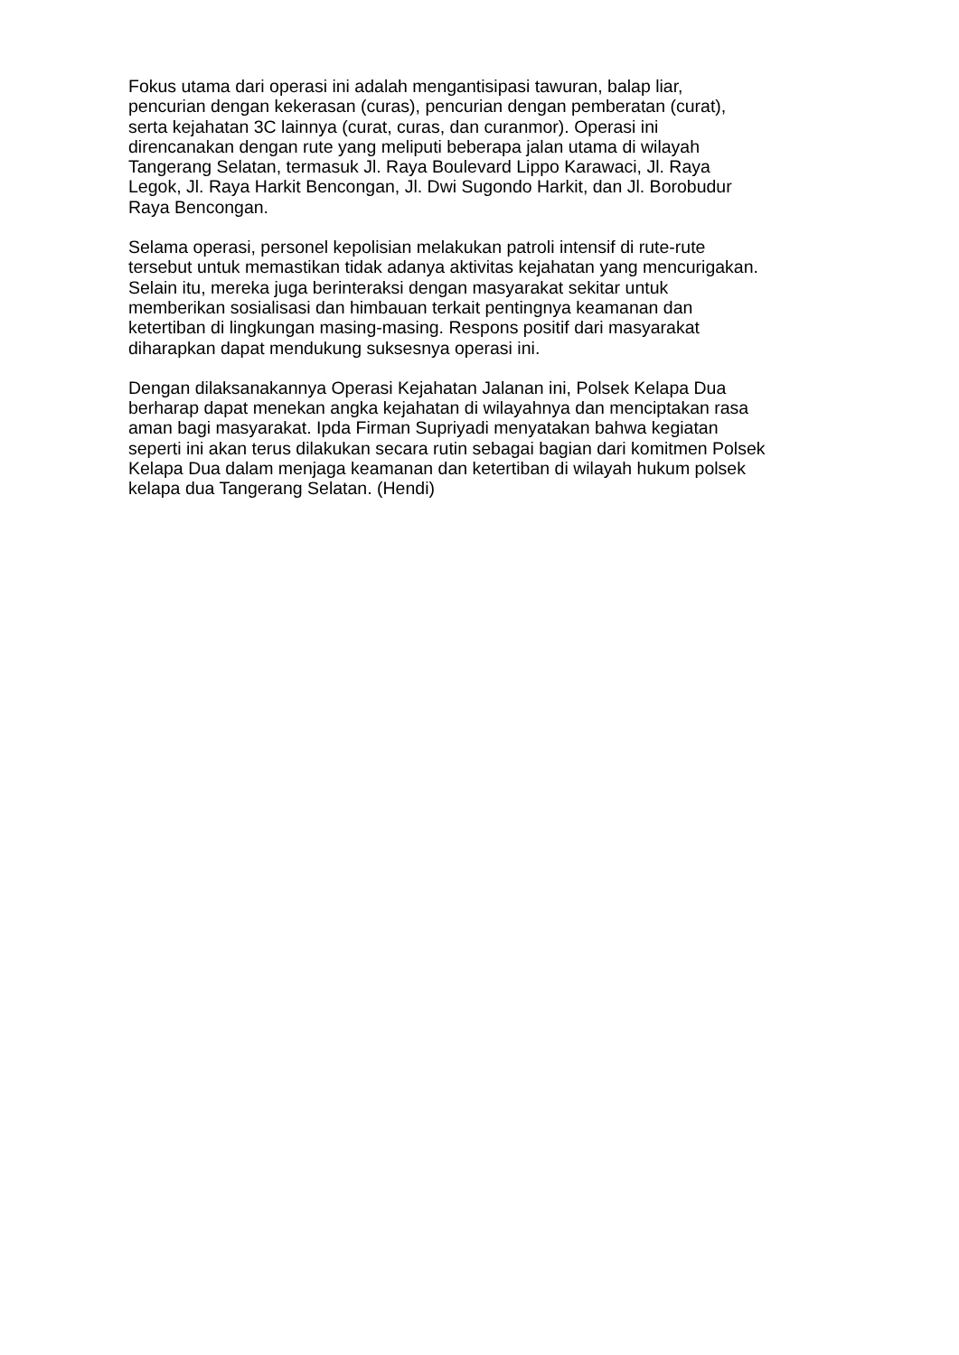Fokus utama dari operasi ini adalah mengantisipasi tawuran, balap liar,
pencurian dengan kekerasan (curas), pencurian dengan pemberatan (curat),
serta kejahatan 3C lainnya (curat, curas, dan curanmor). Operasi ini
direncanakan dengan rute yang meliputi beberapa jalan utama di wilayah
Tangerang Selatan, termasuk Jl. Raya Boulevard Lippo Karawaci, Jl. Raya
Legok, Jl. Raya Harkit Bencongan, Jl. Dwi Sugondo Harkit, dan Jl. Borobudur
Raya Bencongan.
Selama operasi, personel kepolisian melakukan patroli intensif di rute-rute
tersebut untuk memastikan tidak adanya aktivitas kejahatan yang mencurigakan.
Selain itu, mereka juga berinteraksi dengan masyarakat sekitar untuk
memberikan sosialisasi dan himbauan terkait pentingnya keamanan dan
ketertiban di lingkungan masing-masing. Respons positif dari masyarakat
diharapkan dapat mendukung suksesnya operasi ini.
Dengan dilaksanakannya Operasi Kejahatan Jalanan ini, Polsek Kelapa Dua
berharap dapat menekan angka kejahatan di wilayahnya dan menciptakan rasa
aman bagi masyarakat. Ipda Firman Supriyadi menyatakan bahwa kegiatan
seperti ini akan terus dilakukan secara rutin sebagai bagian dari komitmen Polsek
Kelapa Dua dalam menjaga keamanan dan ketertiban di wilayah hukum polsek
kelapa dua Tangerang Selatan. (Hendi)